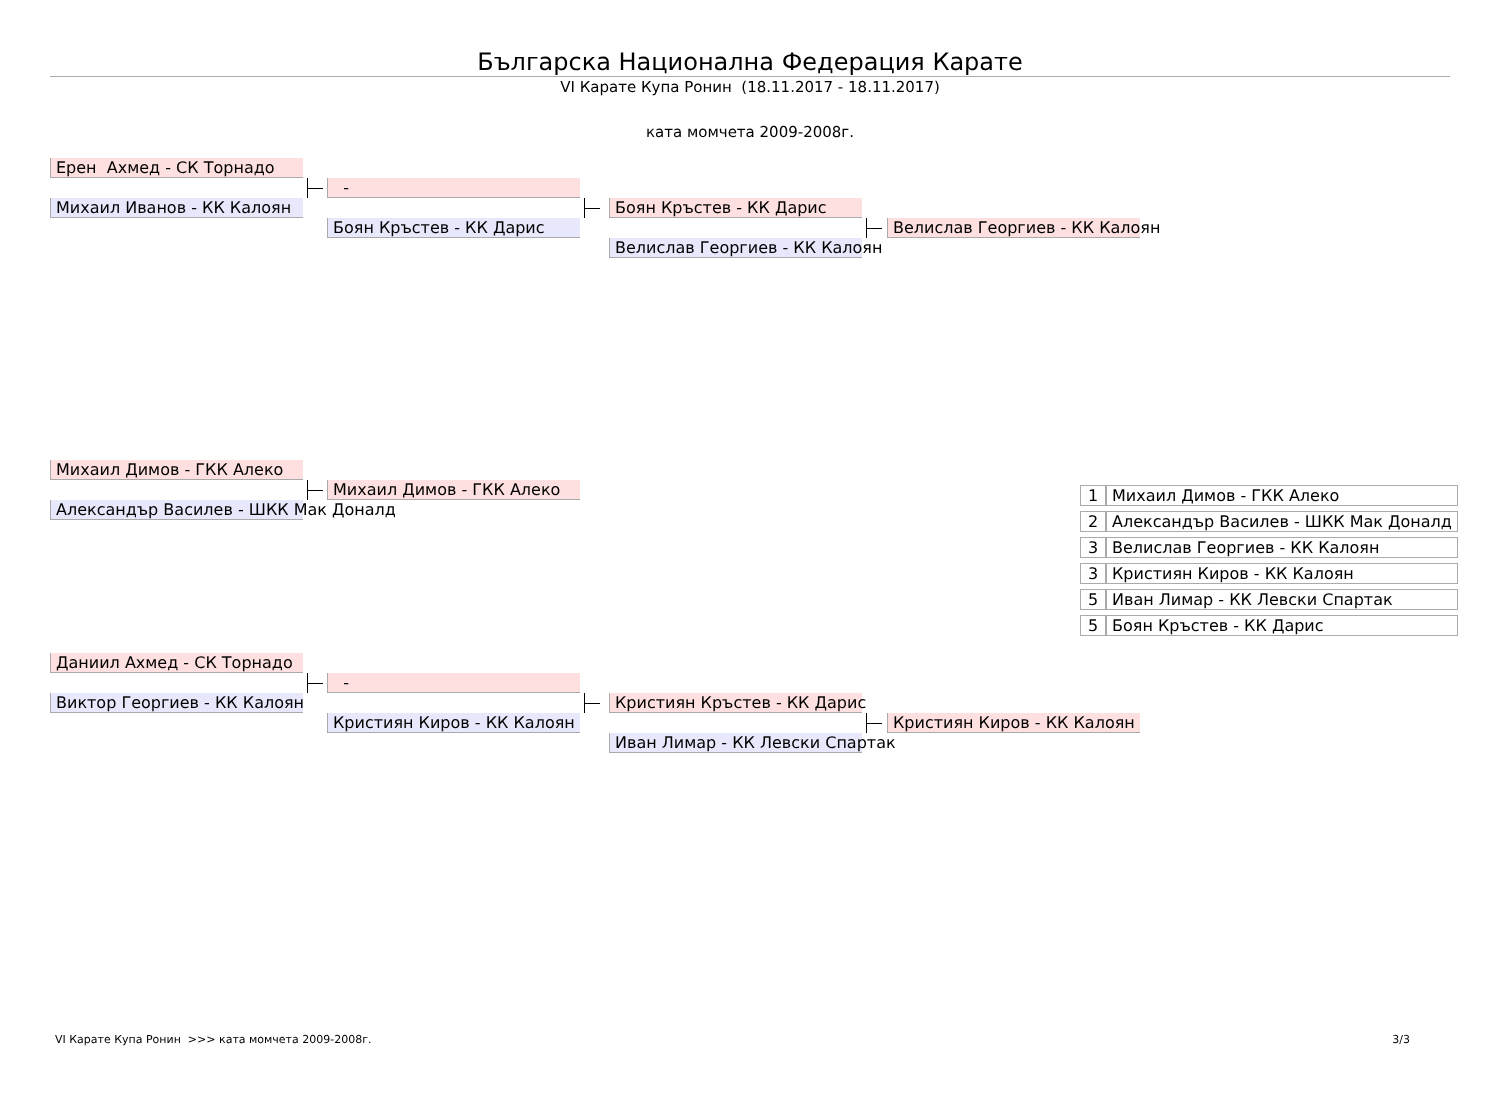Българска Национална Федерация Карате
VI Карате Купа Ронин (18.11.2017 - 18.11.2017)
ката момчета 2009-2008г.
Ерен Ахмед - СК Торнадо
-
Михаил Иванов - КК Калоян
Боян Кръстев - КК Дарис
Боян Кръстев - КК Дарис
Велислав Георгиев - КК Калоян
Велислав Георгиев - КК Калоян
Михаил Димов - ГКК Алеко
Михаил Димов - ГКК Алеко
Александър Василев - ШКК Мак Доналд
| 1 | Михаил Димов - ГКК Алеко |
| 2 | Александър Василев - ШКК Мак Доналд |
| 3 | Велислав Георгиев - КК Калоян |
| 3 | Кристиян Киров - КК Калоян |
| 5 | Иван Лимар - КК Левски Спартак |
| 5 | Боян Кръстев - КК Дарис |
Даниил Ахмед - СК Торнадо
-
Виктор Георгиев - КК Калоян
Кристиян Кръстев - КК Дарис
Кристиян Киров - КК Калоян
Кристиян Киров - КК Калоян
Иван Лимар - КК Левски Спартак
VI Карате Купа Ронин >>> ката момчета 2009-2008г. 3/3